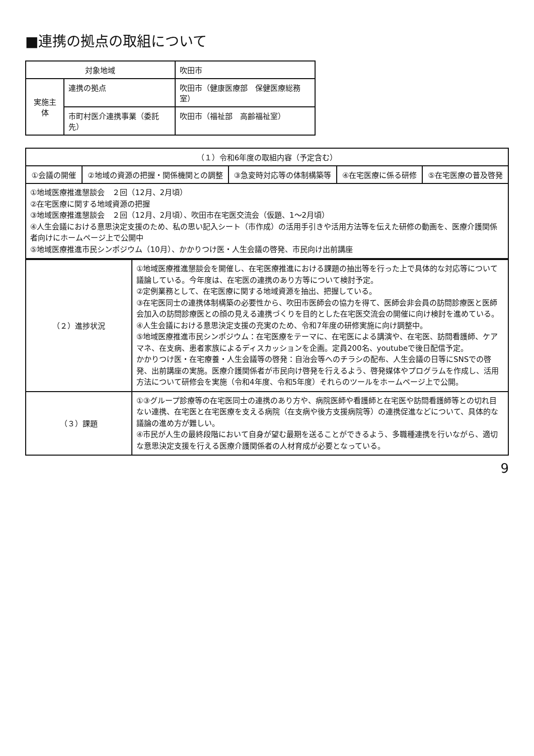■連携の拠点の取組について
| 対象地域 | | 吹田市 |
| 実施主体 | 連携の拠点 | 吹田市（健康医療部 保健医療総務室） |
| | 市町村医介連携事業（委託先） | 吹田市（福祉部 高齢福祉室） |
| （１）令和6年度の取組内容（予定含む） | | | | |
| --- | --- | --- | --- | --- |
| ①会議の開催 | ②地域の資源の把握・関係機関との調整 | ③急変時対応等の体制構築等 | ④在宅医療に係る研修 | ⑤在宅医療の普及啓発 |
| ①地域医療推進懇談会 ２回（12月、2月頃） ②在宅医療に関する地域資源の把握 ③地域医療推進懇談会 ２回（12月、2月頃）、吹田市在宅医交流会（仮題、1～2月頃） ④人生会議における意思決定支援のため、私の思い記入シート（市作成）の活用手引きや活用方法等を伝えた研修の動画を、医療介護関係者向けにホームページ上で公開中 ⑤地域医療推進市民シンポジウム（10月）、かかりつけ医・人生会議の啓発、市民向け出前講座 | | | | |
| （２）進捗状況 | ①地域医療推進懇談会を開催し、在宅医療推進における課題の抽出等を行った上で具体的な対応等について議論している。今年度は、在宅医の連携のあり方等について検討予定。 ②定例業務として、在宅医療に関する地域資源を抽出、把握している。 ③在宅医同士の連携体制構築の必要性から、吹田市医師会の協力を得て、医師会非会員の訪問診療医と医師会加入の訪問診療医との顔の見える連携づくりを目的とした在宅医交流会の開催に向け検討を進めている。 ④人生会議における意思決定支援の充実のため、令和7年度の研修実施に向け調整中。 ⑤地域医療推進市民シンポジウム：在宅医療をテーマに、在宅医による講演や、在宅医、訪問看護師、ケアマネ、在支病、患者家族によるディスカッションを企画。定員200名、youtubeで後日配信予定。 かかりつけ医・在宅療養・人生会議等の啓発：自治会等へのチラシの配布、人生会議の日等にSNSでの啓発、出前講座の実施。医療介護関係者が市民向け啓発を行えるよう、啓発媒体やプログラムを作成し、活用方法について研修会を実施（令和4年度、令和5年度）それらのツールをホームページ上で公開。 |
| （３）課題 | ①③グループ診療等の在宅医同士の連携のあり方や、病院医師や看護師と在宅医や訪問看護師等との切れ目ない連携、在宅医と在宅医療を支える病院（在支病や後方支援病院等）の連携促進などについて、具体的な議論の進め方が難しい。 ④市民が人生の最終段階において自身が望む最期を送ることができるよう、多職種連携を行いながら、適切な意思決定支援を行える医療介護関係者の人材育成が必要となっている。 |
9